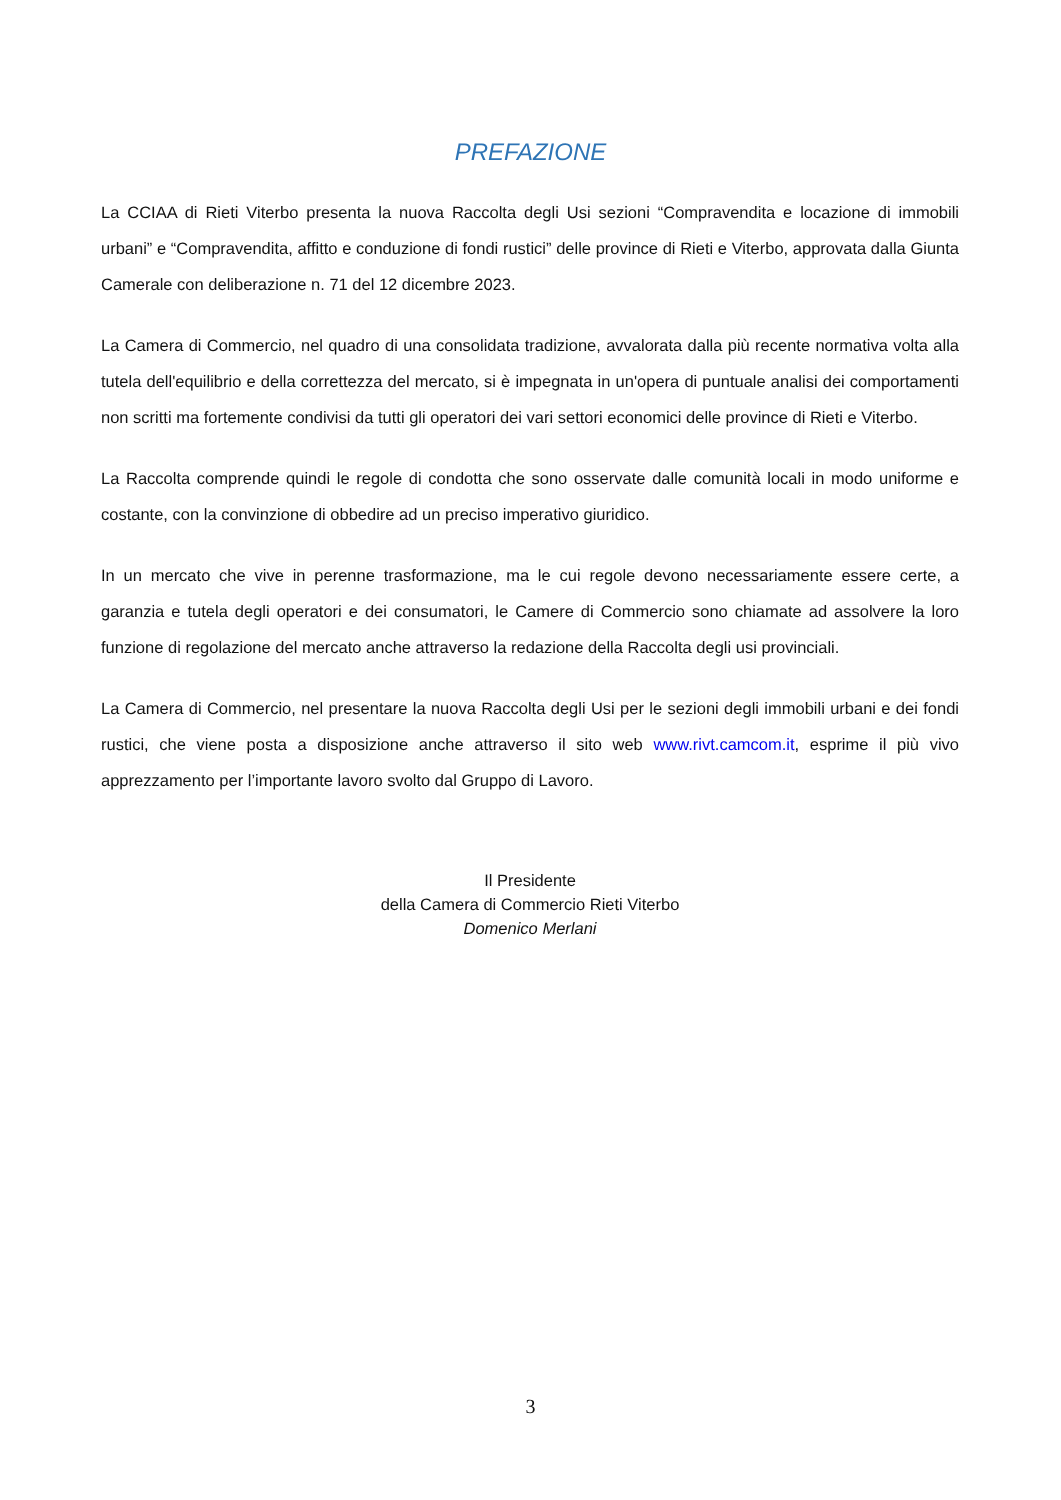PREFAZIONE
La CCIAA di Rieti Viterbo presenta la nuova Raccolta degli Usi sezioni “Compravendita e locazione di immobili urbani” e “Compravendita, affitto e conduzione di fondi rustici” delle province di Rieti e Viterbo, approvata dalla Giunta Camerale con deliberazione n. 71 del 12 dicembre 2023.
La Camera di Commercio, nel quadro di una consolidata tradizione, avvalorata dalla più recente normativa volta alla tutela dell'equilibrio e della correttezza del mercato, si è impegnata in un'opera di puntuale analisi dei comportamenti non scritti ma fortemente condivisi da tutti gli operatori dei vari settori economici delle province di Rieti e Viterbo.
La Raccolta comprende quindi le regole di condotta che sono osservate dalle comunità locali in modo uniforme e costante, con la convinzione di obbedire ad un preciso imperativo giuridico.
In un mercato che vive in perenne trasformazione, ma le cui regole devono necessariamente essere certe, a garanzia e tutela degli operatori e dei consumatori, le Camere di Commercio sono chiamate ad assolvere la loro funzione di regolazione del mercato anche attraverso la redazione della Raccolta degli usi provinciali.
La Camera di Commercio, nel presentare la nuova Raccolta degli Usi per le sezioni degli immobili urbani e dei fondi rustici, che viene posta a disposizione anche attraverso il sito web www.rivt.camcom.it, esprime il più vivo apprezzamento per l’importante lavoro svolto dal Gruppo di Lavoro.
Il Presidente
della Camera di Commercio Rieti Viterbo
Domenico Merlani
3